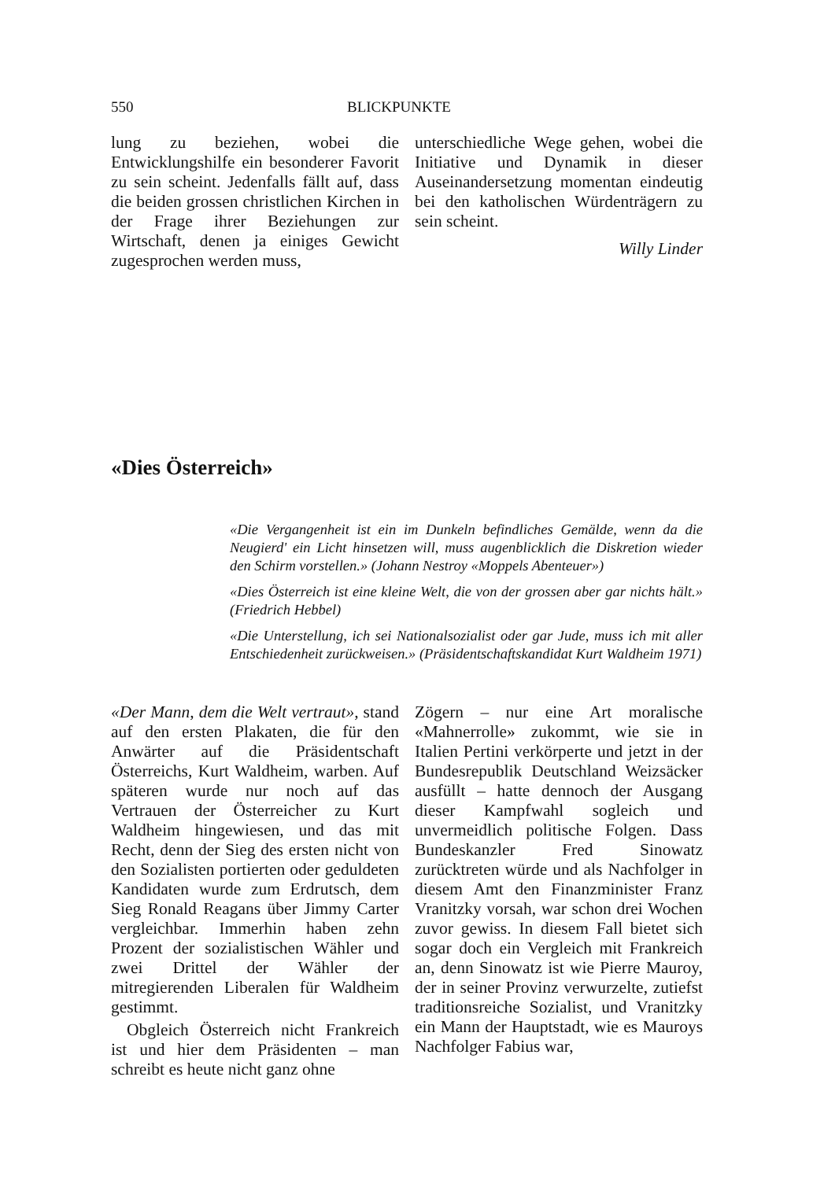550 BLICKPUNKTE
lung zu beziehen, wobei die Entwicklungshilfe ein besonderer Favorit zu sein scheint. Jedenfalls fällt auf, dass die beiden grossen christlichen Kirchen in der Frage ihrer Beziehungen zur Wirtschaft, denen ja einiges Gewicht zugesprochen werden muss,
unterschiedliche Wege gehen, wobei die Initiative und Dynamik in dieser Auseinandersetzung momentan eindeutig bei den katholischen Würdenträgern zu sein scheint.
Willy Linder
«Dies Österreich»
«Die Vergangenheit ist ein im Dunkeln befindliches Gemälde, wenn da die Neugierd' ein Licht hinsetzen will, muss augenblicklich die Diskretion wieder den Schirm vorstellen.» (Johann Nestroy «Moppels Abenteuer»)
«Dies Österreich ist eine kleine Welt, die von der grossen aber gar nichts hält.» (Friedrich Hebbel)
«Die Unterstellung, ich sei Nationalsozialist oder gar Jude, muss ich mit aller Entschiedenheit zurückweisen.» (Präsidentschaftskandidat Kurt Waldheim 1971)
«Der Mann, dem die Welt vertraut», stand auf den ersten Plakaten, die für den Anwärter auf die Präsidentschaft Österreichs, Kurt Waldheim, warben. Auf späteren wurde nur noch auf das Vertrauen der Österreicher zu Kurt Waldheim hingewiesen, und das mit Recht, denn der Sieg des ersten nicht von den Sozialisten portierten oder geduldeten Kandidaten wurde zum Erdrutsch, dem Sieg Ronald Reagans über Jimmy Carter vergleichbar. Immerhin haben zehn Prozent der sozialistischen Wähler und zwei Drittel der Wähler der mitregierenden Liberalen für Waldheim gestimmt.
Obgleich Österreich nicht Frankreich ist und hier dem Präsidenten – man schreibt es heute nicht ganz ohne
Zögern – nur eine Art moralische «Mahnerrolle» zukommt, wie sie in Italien Pertini verkörperte und jetzt in der Bundesrepublik Deutschland Weizsäcker ausfüllt – hatte dennoch der Ausgang dieser Kampfwahl sogleich und unvermeidlich politische Folgen. Dass Bundeskanzler Fred Sinowatz zurücktreten würde und als Nachfolger in diesem Amt den Finanzminister Franz Vranitzky vorsah, war schon drei Wochen zuvor gewiss. In diesem Fall bietet sich sogar doch ein Vergleich mit Frankreich an, denn Sinowatz ist wie Pierre Mauroy, der in seiner Provinz verwurzelte, zutiefst traditionsreiche Sozialist, und Vranitzky ein Mann der Hauptstadt, wie es Mauroys Nachfolger Fabius war,